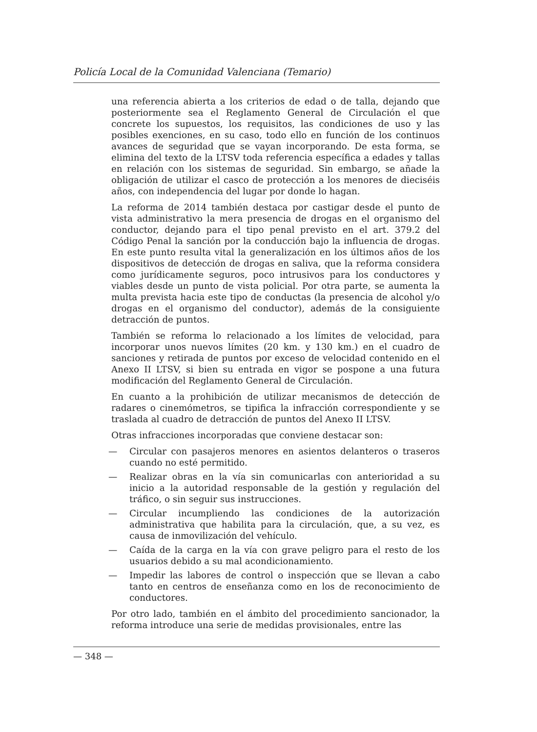Policía Local de la Comunidad Valenciana (Temario)
una referencia abierta a los criterios de edad o de talla, dejando que posteriormente sea el Reglamento General de Circulación el que concrete los supuestos, los requisitos, las condiciones de uso y las posibles exenciones, en su caso, todo ello en función de los continuos avances de seguridad que se vayan incorporando. De esta forma, se elimina del texto de la LTSV toda referencia específica a edades y tallas en relación con los sistemas de seguridad. Sin embargo, se añade la obligación de utilizar el casco de protección a los menores de dieciséis años, con independencia del lugar por donde lo hagan.
La reforma de 2014 también destaca por castigar desde el punto de vista administrativo la mera presencia de drogas en el organismo del conductor, dejando para el tipo penal previsto en el art. 379.2 del Código Penal la sanción por la conducción bajo la influencia de drogas. En este punto resulta vital la generalización en los últimos años de los dispositivos de detección de drogas en saliva, que la reforma considera como jurídicamente seguros, poco intrusivos para los conductores y viables desde un punto de vista policial. Por otra parte, se aumenta la multa prevista hacia este tipo de conductas (la presencia de alcohol y/o drogas en el organismo del conductor), además de la consiguiente detracción de puntos.
También se reforma lo relacionado a los límites de velocidad, para incorporar unos nuevos límites (20 km. y 130 km.) en el cuadro de sanciones y retirada de puntos por exceso de velocidad contenido en el Anexo II LTSV, si bien su entrada en vigor se pospone a una futura modificación del Reglamento General de Circulación.
En cuanto a la prohibición de utilizar mecanismos de detección de radares o cinemómetros, se tipifica la infracción correspondiente y se traslada al cuadro de detracción de puntos del Anexo II LTSV.
Otras infracciones incorporadas que conviene destacar son:
— Circular con pasajeros menores en asientos delanteros o traseros cuando no esté permitido.
— Realizar obras en la vía sin comunicarlas con anterioridad a su inicio a la autoridad responsable de la gestión y regulación del tráfico, o sin seguir sus instrucciones.
— Circular incumpliendo las condiciones de la autorización administrativa que habilita para la circulación, que, a su vez, es causa de inmovilización del vehículo.
— Caída de la carga en la vía con grave peligro para el resto de los usuarios debido a su mal acondicionamiento.
— Impedir las labores de control o inspección que se llevan a cabo tanto en centros de enseñanza como en los de reconocimiento de conductores.
Por otro lado, también en el ámbito del procedimiento sancionador, la reforma introduce una serie de medidas provisionales, entre las
— 348 —